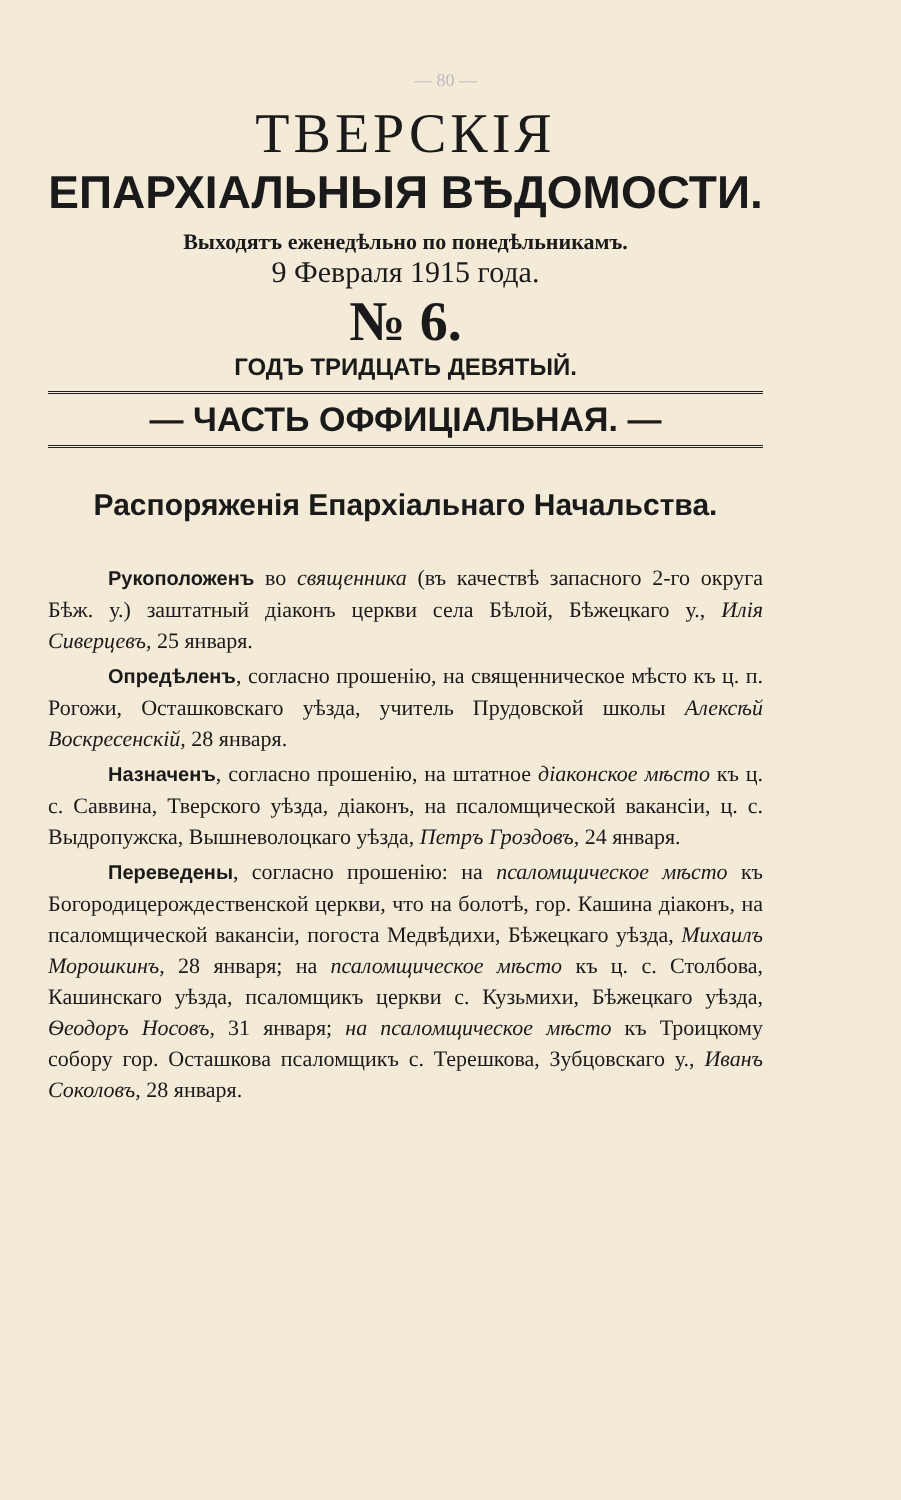— 80 —
ТВЕРСКІЯ
ЕПАРХІАЛЬНЫЯ ВѢДОМОСТИ.
Выходятъ еженедѣльно по понедѣльникамъ.
9 Февраля 1915 года.
№ 6.
ГОДЪ ТРИДЦАТЬ ДЕВЯТЫЙ.
— ЧАСТЬ ОФФИЦІАЛЬНАЯ. —
Распоряженія Епархіальнаго Начальства.
Рукоположенъ во священника (въ качествѣ запасного 2-го округа Бѣж. у.) заштатный діаконъ церкви села Бѣлой, Бѣжецкаго у., Илія Сиверцевъ, 25 января.
Опредѣленъ, согласно прошенію, на священническое мѣсто къ ц. п. Рогожи, Осташковскаго уѣзда, учитель Прудовской школы Алексѣй Воскресенскій, 28 января.
Назначенъ, согласно прошенію, на штатное діаконское мѣсто къ ц. с. Саввина, Тверского уѣзда, діаконъ, на псаломщической вакансіи, ц. с. Выдропужска, Вышневолоцкаго уѣзда, Петръ Гроздовъ, 24 января.
Переведены, согласно прошенію: на псаломщическое мѣсто къ Богородицерождественской церкви, что на болотѣ, гор. Кашина діаконъ, на псаломщической вакансіи, погоста Медвѣдихи, Бѣжецкаго уѣзда, Михаилъ Морошкинъ, 28 января; на псаломщическое мѣсто къ ц. с. Столбова, Кашинскаго уѣзда, псаломщикъ церкви с. Кузьмихи, Бѣжецкаго уѣзда, Ѳеодоръ Носовъ, 31 января; на псаломщическое мѣсто къ Троицкому собору гор. Осташкова псаломщикъ с. Терешкова, Зубцовскаго у., Иванъ Соколовъ, 28 января.